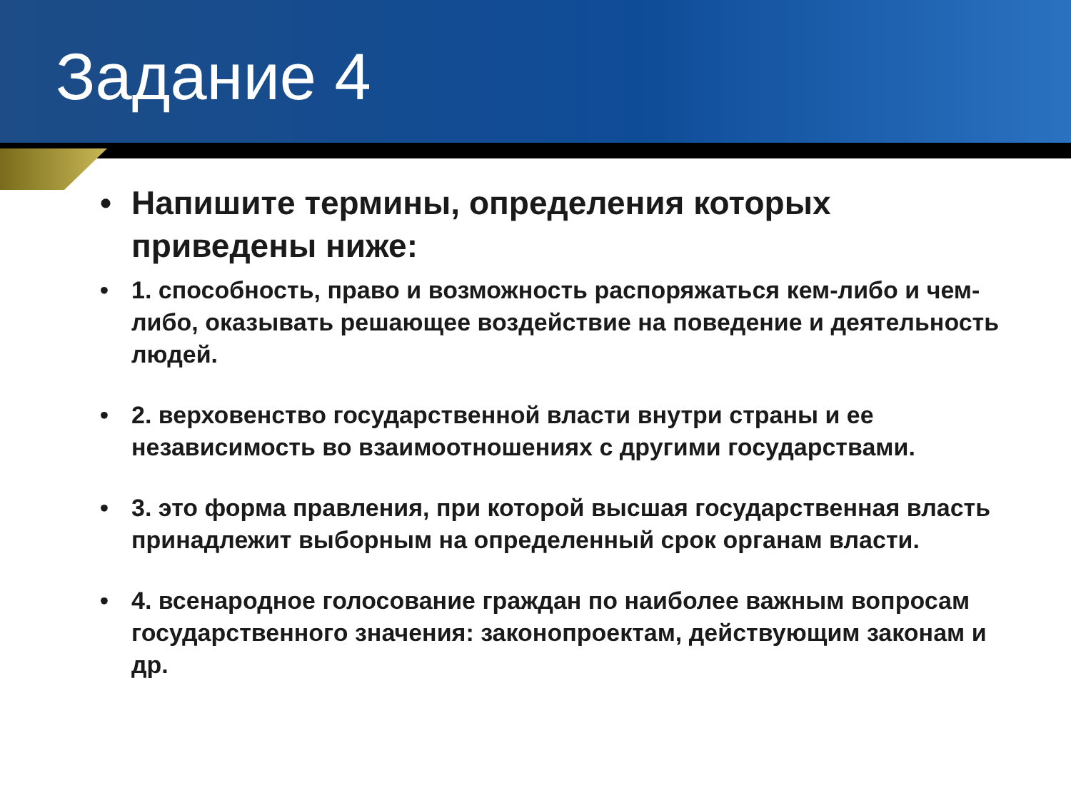Задание 4
• Напишите термины, определения которых приведены ниже:
• 1. способность, право и возможность распоряжаться кем-либо и чем-либо, оказывать решающее воздействие на поведение и деятельность людей.
• 2. верховенство государственной власти внутри страны и ее независимость во взаимоотношениях с другими государствами.
• 3. это форма правления, при которой высшая государственная власть принадлежит выборным на определенный срок органам власти.
• 4. всенародное голосование граждан по наиболее важным вопросам государственного значения: законопроектам, действующим законам и др.